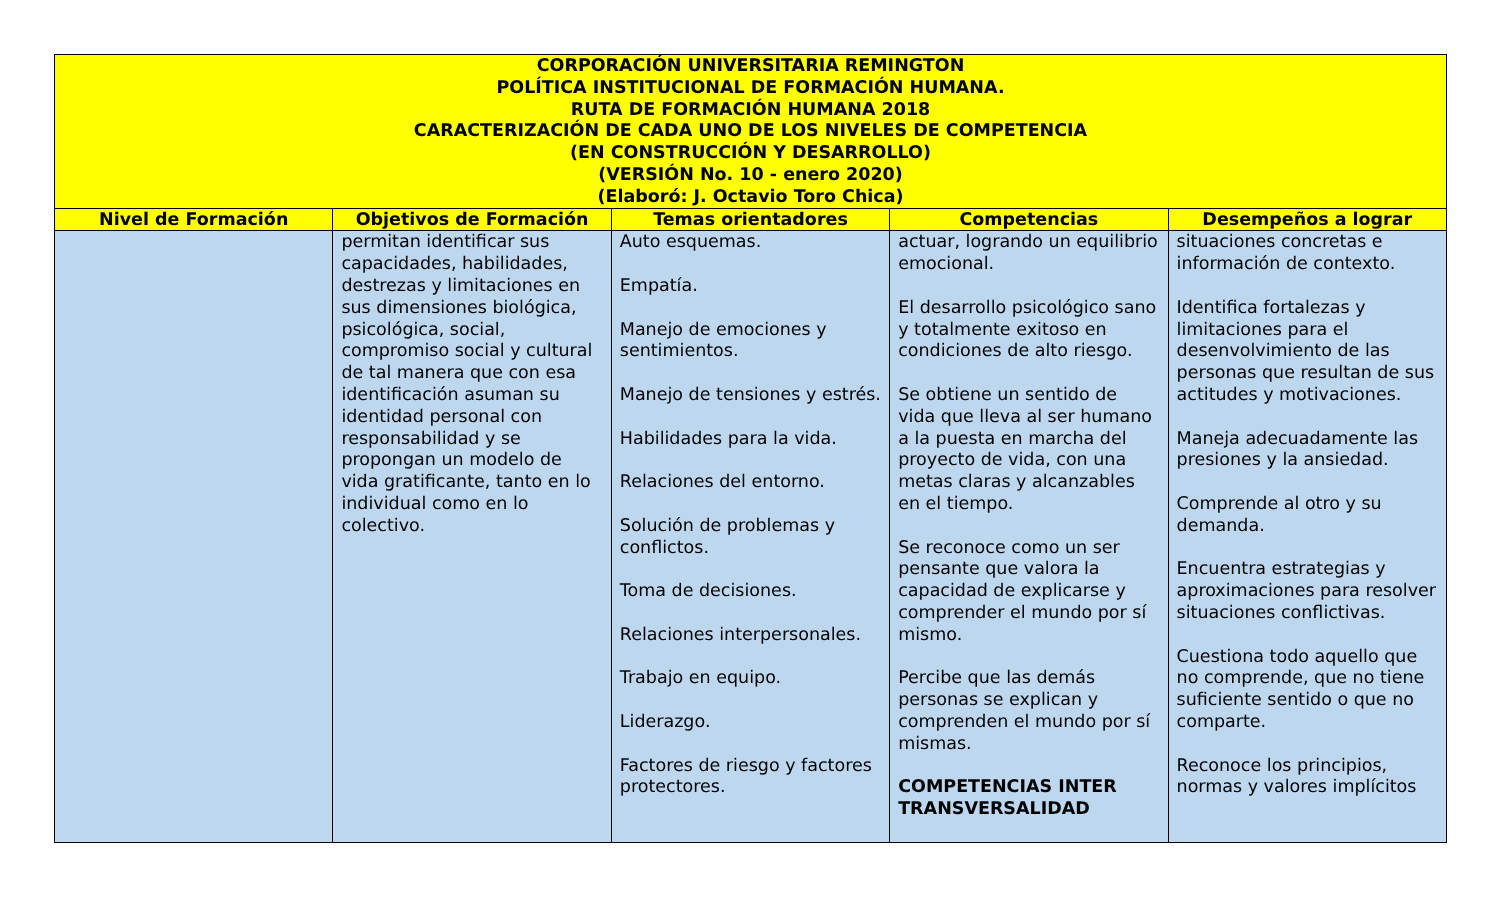| CORPORACIÓN UNIVERSITARIA REMINGTON POLÍTICA INSTITUCIONAL DE FORMACIÓN HUMANA. RUTA DE FORMACIÓN HUMANA 2018 CARACTERIZACIÓN DE CADA UNO DE LOS NIVELES DE COMPETENCIA (EN CONSTRUCCIÓN Y DESARROLLO) (VERSIÓN No. 10 - enero 2020) (Elaboró: J. Octavio Toro Chica) | | | | |
| Nivel de Formación | Objetivos de Formación | Temas orientadores | Competencias | Desempeños a lograr |
| | permitan identificar sus capacidades, habilidades, destrezas y limitaciones en sus dimensiones biológica, psicológica, social, compromiso social y cultural de tal manera que con esa identificación asuman su identidad personal con responsabilidad y se propongan un modelo de vida gratificante, tanto en lo individual como en lo colectivo. | Auto esquemas. Empatía. Manejo de emociones y sentimientos. Manejo de tensiones y estrés. Habilidades para la vida. Relaciones del entorno. Solución de problemas y conflictos. Toma de decisiones. Relaciones interpersonales. Trabajo en equipo. Liderazgo. Factores de riesgo y factores protectores. | actuar, logrando un equilibrio emocional. El desarrollo psicológico sano y totalmente exitoso en condiciones de alto riesgo. Se obtiene un sentido de vida que lleva al ser humano a la puesta en marcha del proyecto de vida, con una metas claras y alcanzables en el tiempo. Se reconoce como un ser pensante que valora la capacidad de explicarse y comprender el mundo por sí mismo. Percibe que las demás personas se explican y comprenden el mundo por sí mismas. COMPETENCIAS INTER TRANSVERSALIDAD | situaciones concretas e información de contexto. Identifica fortalezas y limitaciones para el desenvolvimiento de las personas que resultan de sus actitudes y motivaciones. Maneja adecuadamente las presiones y la ansiedad. Comprende al otro y su demanda. Encuentra estrategias y aproximaciones para resolver situaciones conflictivas. Cuestiona todo aquello que no comprende, que no tiene suficiente sentido o que no comparte. Reconoce los principios, normas y valores implícitos |